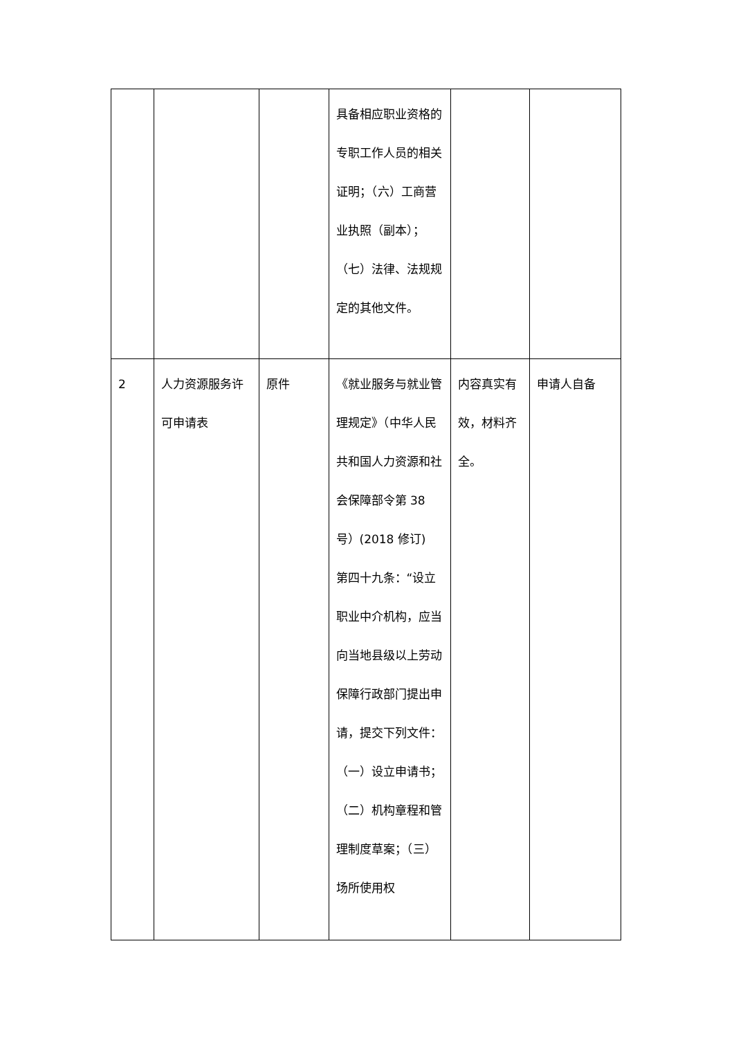| | | | 具备相应职业资格的专职工作人员的相关证明；（六）工商营业执照（副本）； （七）法律、法规规定的其他文件。 | | |
| 2 | 人力资源服务许可申请表 | 原件 | 《就业服务与就业管理规定》（中华人民共和国人力资源和社会保障部令第 38 号）(2018 修订) 第四十九条：“设立职业中介机构，应当向当地县级以上劳动保障行政部门提出申请，提交下列文件：（一）设立申请书；（二）机构章程和管理制度草案；（三）场所使用权 | 内容真实有效，材料齐全。 | 申请人自备 |